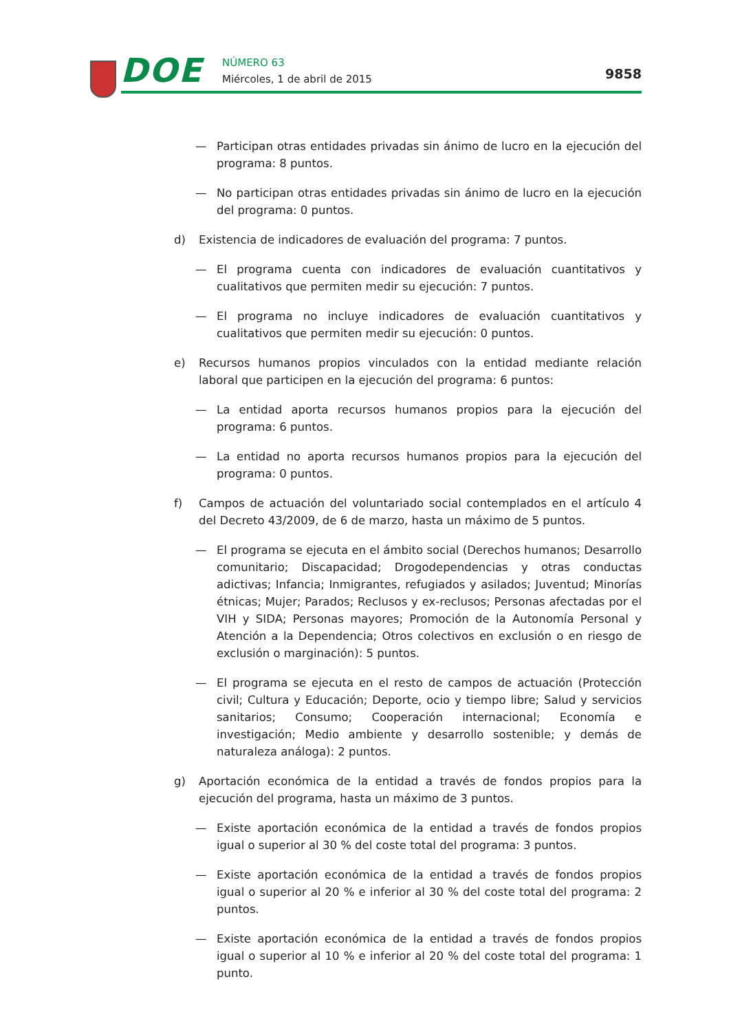DOE NÚMERO 63
Miércoles, 1 de abril de 2015 9858
— Participan otras entidades privadas sin ánimo de lucro en la ejecución del programa: 8 puntos.
— No participan otras entidades privadas sin ánimo de lucro en la ejecución del programa: 0 puntos.
d) Existencia de indicadores de evaluación del programa: 7 puntos.
— El programa cuenta con indicadores de evaluación cuantitativos y cualitativos que permiten medir su ejecución: 7 puntos.
— El programa no incluye indicadores de evaluación cuantitativos y cualitativos que permiten medir su ejecución: 0 puntos.
e) Recursos humanos propios vinculados con la entidad mediante relación laboral que participen en la ejecución del programa: 6 puntos:
— La entidad aporta recursos humanos propios para la ejecución del programa: 6 puntos.
— La entidad no aporta recursos humanos propios para la ejecución del programa: 0 puntos.
f) Campos de actuación del voluntariado social contemplados en el artículo 4 del Decreto 43/2009, de 6 de marzo, hasta un máximo de 5 puntos.
— El programa se ejecuta en el ámbito social (Derechos humanos; Desarrollo comunitario; Discapacidad; Drogodependencias y otras conductas adictivas; Infancia; Inmigrantes, refugiados y asilados; Juventud; Minorías étnicas; Mujer; Parados; Reclusos y ex-reclusos; Personas afectadas por el VIH y SIDA; Personas mayores; Promoción de la Autonomía Personal y Atención a la Dependencia; Otros colectivos en exclusión o en riesgo de exclusión o marginación): 5 puntos.
— El programa se ejecuta en el resto de campos de actuación (Protección civil; Cultura y Educación; Deporte, ocio y tiempo libre; Salud y servicios sanitarios; Consumo; Cooperación internacional; Economía e investigación; Medio ambiente y desarrollo sostenible; y demás de naturaleza análoga): 2 puntos.
g) Aportación económica de la entidad a través de fondos propios para la ejecución del programa, hasta un máximo de 3 puntos.
— Existe aportación económica de la entidad a través de fondos propios igual o superior al 30 % del coste total del programa: 3 puntos.
— Existe aportación económica de la entidad a través de fondos propios igual o superior al 20 % e inferior al 30 % del coste total del programa: 2 puntos.
— Existe aportación económica de la entidad a través de fondos propios igual o superior al 10 % e inferior al 20 % del coste total del programa: 1 punto.